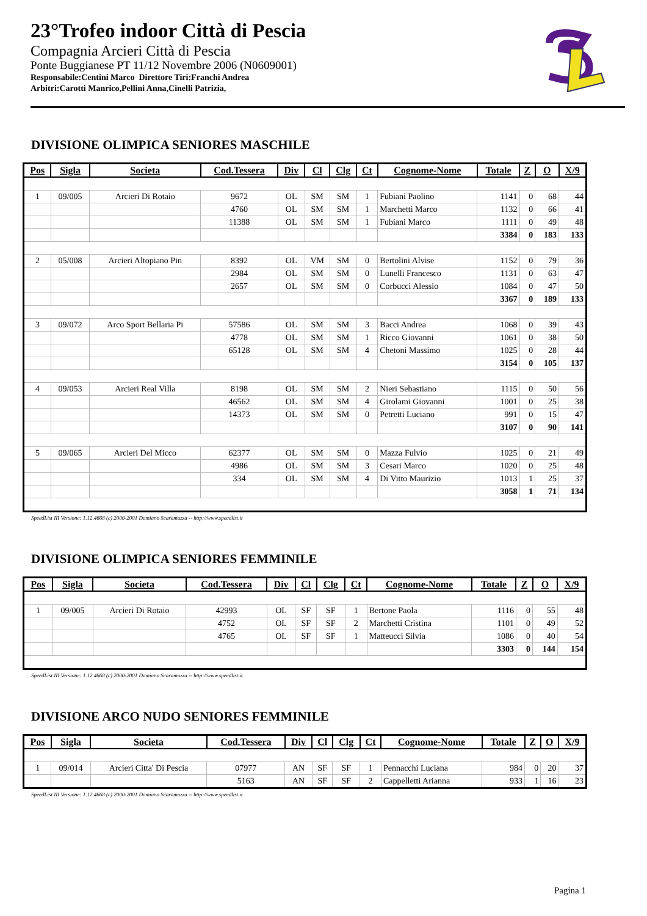23°Trofeo indoor Città di Pescia
Compagnia Arcieri Città di Pescia
Ponte Buggianese PT 11/12 Novembre 2006 (N0609001)
Responsabile:Centini Marco Direttore Tiri:Franchi Andrea
Arbitri:Carotti Manrico,Pellini Anna,Cinelli Patrizia,
DIVISIONE OLIMPICA SENIORES MASCHILE
| Pos | Sigla | Societa | Cod.Tessera | Div | Cl | Clg | Ct | Cognome-Nome | Totale | Z | O | X/9 |
| --- | --- | --- | --- | --- | --- | --- | --- | --- | --- | --- | --- | --- |
| 1 | 09/005 | Arcieri Di Rotaio | 9672 | OL | SM | SM | 1 | Fubiani Paolino | 1141 | 0 | 68 | 44 |
| | | | 4760 | OL | SM | SM | 1 | Marchetti Marco | 1132 | 0 | 66 | 41 |
| | | | 11388 | OL | SM | SM | 1 | Fubiani Marco | 1111 | 0 | 49 | 48 |
| | | | | | | | | | 3384 | 0 | 183 | 133 |
| 2 | 05/008 | Arcieri Altopiano Pin | 8392 | OL | VM | SM | 0 | Bertolini Alvise | 1152 | 0 | 79 | 36 |
| | | | 2984 | OL | SM | SM | 0 | Lunelli Francesco | 1131 | 0 | 63 | 47 |
| | | | 2657 | OL | SM | SM | 0 | Corbucci Alessio | 1084 | 0 | 47 | 50 |
| | | | | | | | | | 3367 | 0 | 189 | 133 |
| 3 | 09/072 | Arco Sport Bellaria Pi | 57586 | OL | SM | SM | 3 | Bacci Andrea | 1068 | 0 | 39 | 43 |
| | | | 4778 | OL | SM | SM | 1 | Ricco Giovanni | 1061 | 0 | 38 | 50 |
| | | | 65128 | OL | SM | SM | 4 | Chetoni Massimo | 1025 | 0 | 28 | 44 |
| | | | | | | | | | 3154 | 0 | 105 | 137 |
| 4 | 09/053 | Arcieri Real Villa | 8198 | OL | SM | SM | 2 | Nieri Sebastiano | 1115 | 0 | 50 | 56 |
| | | | 46562 | OL | SM | SM | 4 | Girolami Giovanni | 1001 | 0 | 25 | 38 |
| | | | 14373 | OL | SM | SM | 0 | Petretti Luciano | 991 | 0 | 15 | 47 |
| | | | | | | | | | 3107 | 0 | 90 | 141 |
| 5 | 09/065 | Arcieri Del Micco | 62377 | OL | SM | SM | 0 | Mazza Fulvio | 1025 | 0 | 21 | 49 |
| | | | 4986 | OL | SM | SM | 3 | Cesari Marco | 1020 | 0 | 25 | 48 |
| | | | 334 | OL | SM | SM | 4 | Di Vitto Maurizio | 1013 | 1 | 25 | 37 |
| | | | | | | | | | 3058 | 1 | 71 | 134 |
SpeedList III Versione: 1.12.4668 (c) 2000-2001 Damiano Scaramuzza -- http://www.speedlist.it
DIVISIONE OLIMPICA SENIORES FEMMINILE
| Pos | Sigla | Societa | Cod.Tessera | Div | Cl | Clg | Ct | Cognome-Nome | Totale | Z | O | X/9 |
| --- | --- | --- | --- | --- | --- | --- | --- | --- | --- | --- | --- | --- |
| 1 | 09/005 | Arcieri Di Rotaio | 42993 | OL | SF | SF | 1 | Bertone Paola | 1116 | 0 | 55 | 48 |
| | | | 4752 | OL | SF | SF | 2 | Marchetti Cristina | 1101 | 0 | 49 | 52 |
| | | | 4765 | OL | SF | SF | 1 | Matteucci Silvia | 1086 | 0 | 40 | 54 |
| | | | | | | | | | 3303 | 0 | 144 | 154 |
SpeedList III Versione: 1.12.4668 (c) 2000-2001 Damiano Scaramuzza -- http://www.speedlist.it
DIVISIONE ARCO NUDO SENIORES FEMMINILE
| Pos | Sigla | Societa | Cod.Tessera | Div | Cl | Clg | Ct | Cognome-Nome | Totale | Z | O | X/9 |
| --- | --- | --- | --- | --- | --- | --- | --- | --- | --- | --- | --- | --- |
| 1 | 09/014 | Arcieri Citta' Di Pescia | 07977 | AN | SF | SF | 1 | Pennacchi Luciana | 984 | 0 | 20 | 37 |
| | | | 5163 | AN | SF | SF | 2 | Cappelletti Arianna | 933 | 1 | 16 | 23 |
SpeedList III Versione: 1.12.4668 (c) 2000-2001 Damiano Scaramuzza -- http://www.speedlist.it
Pagina 1